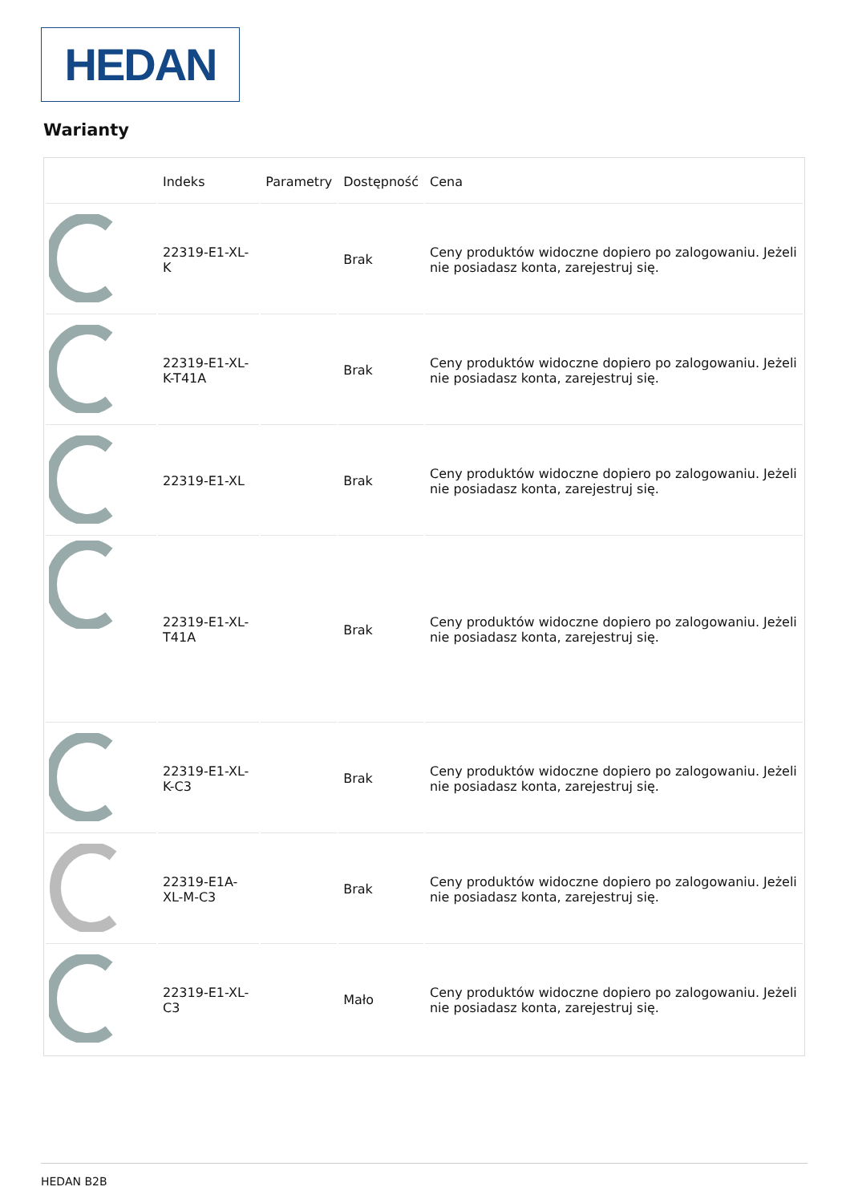HEDAN
Warianty
| | Indeks | Parametry | Dostępność | Cena |
| --- | --- | --- | --- | --- |
| | 22319-E1-XL-K | | Brak | Ceny produktów widoczne dopiero po zalogowaniu. Jeżeli nie posiadasz konta, zarejestruj się. |
| | 22319-E1-XL-K-T41A | | Brak | Ceny produktów widoczne dopiero po zalogowaniu. Jeżeli nie posiadasz konta, zarejestruj się. |
| | 22319-E1-XL | | Brak | Ceny produktów widoczne dopiero po zalogowaniu. Jeżeli nie posiadasz konta, zarejestruj się. |
| | 22319-E1-XL-T41A | | Brak | Ceny produktów widoczne dopiero po zalogowaniu. Jeżeli nie posiadasz konta, zarejestruj się. |
| | 22319-E1-XL-K-C3 | | Brak | Ceny produktów widoczne dopiero po zalogowaniu. Jeżeli nie posiadasz konta, zarejestruj się. |
| | 22319-E1A-XL-M-C3 | | Brak | Ceny produktów widoczne dopiero po zalogowaniu. Jeżeli nie posiadasz konta, zarejestruj się. |
| | 22319-E1-XL-C3 | | Mało | Ceny produktów widoczne dopiero po zalogowaniu. Jeżeli nie posiadasz konta, zarejestruj się. |
HEDAN B2B